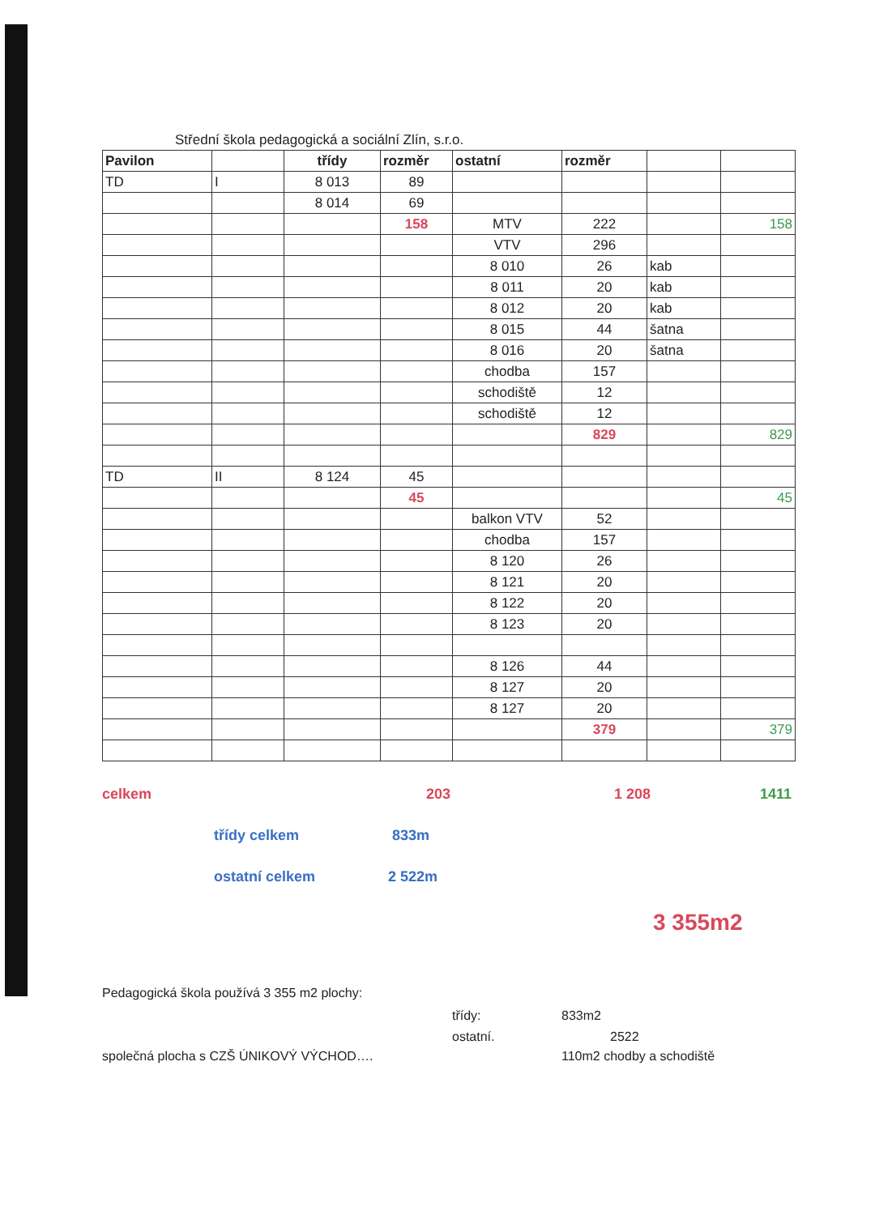Střední škola pedagogická a sociální Zlín, s.r.o.
| Pavilon | | třídy | rozměr | ostatní | rozměr | | |
| --- | --- | --- | --- | --- | --- | --- | --- |
| TD | I | 8 013 | 89 | | | | |
| | | 8 014 | 69 | | | | |
| | | | 158 | MTV | 222 | | 158 |
| | | | | VTV | 296 | | |
| | | | | 8 010 | 26 | kab | |
| | | | | 8 011 | 20 | kab | |
| | | | | 8 012 | 20 | kab | |
| | | | | 8 015 | 44 | šatna | |
| | | | | 8 016 | 20 | šatna | |
| | | | | chodba | 157 | | |
| | | | | schodiště | 12 | | |
| | | | | schodiště | 12 | | |
| | | | | | 829 | | 829 |
| TD | II | 8 124 | 45 | | | | |
| | | | 45 | | | | 45 |
| | | | | balkon VTV | 52 | | |
| | | | | chodba | 157 | | |
| | | | | 8 120 | 26 | | |
| | | | | 8 121 | 20 | | |
| | | | | 8 122 | 20 | | |
| | | | | 8 123 | 20 | | |
| | | | | 8 126 | 44 | | |
| | | | | 8 127 | 20 | | |
| | | | | 8 127 | 20 | | |
| | | | | | 379 | | 379 |
celkem 203 1 208 1411
třídy celkem 833m
ostatní celkem 2 522m
3 355m2
Pedagogická škola používá 3 355 m2 plochy:
třídy: 833m2
ostatní. 2522
společná plocha s CZŠ ÚNIKOVÝ VÝCHOD…. 110m2 chodby a schodiště